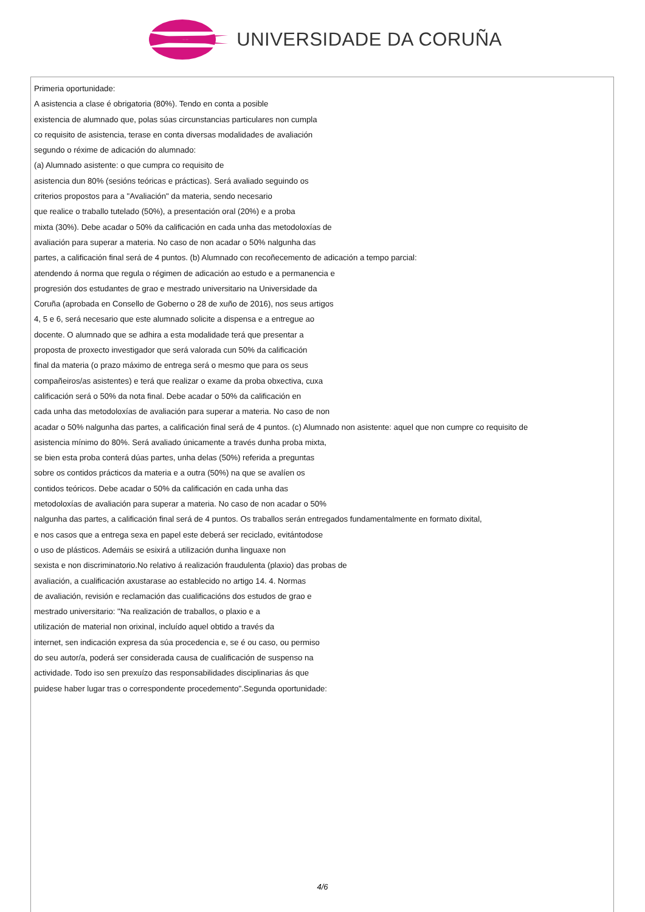UNIVERSIDADE DA CORUÑA
Primeria oportunidade:
A asistencia a clase é obrigatoria (80%). Tendo en conta a posible
existencia de alumnado que, polas súas circunstancias particulares non cumpla
co requisito de asistencia, terase en conta diversas modalidades de avaliación
segundo o réxime de adicación do alumnado:
(a) Alumnado asistente: o que cumpra co requisito de
asistencia dun 80% (sesións teóricas e prácticas). Será avaliado seguindo os
criterios propostos para a "Avaliación" da materia, sendo necesario
que realice o traballo tutelado (50%), a presentación oral (20%) e a proba
mixta (30%). Debe acadar o 50% da calificación en cada unha das metodoloxías de
avaliación para superar a materia. No caso de non acadar o 50% nalgunha das
partes, a calificación final será de 4 puntos. (b) Alumnado con recoñecemento de adicación a tempo parcial:
atendendo á norma que regula o régimen de adicación ao estudo e a permanencia e
progresión dos estudantes de grao e mestrado universitario na Universidade da
Coruña (aprobada en Consello de Goberno o 28 de xuño de 2016), nos seus artigos
4, 5 e 6, será necesario que este alumnado solicite a dispensa e a entregue ao
docente. O alumnado que se adhira a esta modalidade terá que presentar a
proposta de proxecto investigador que será valorada cun 50% da calificación
final da materia (o prazo máximo de entrega será o mesmo que para os seus
compañeiros/as asistentes) e terá que realizar o exame da proba obxectiva, cuxa
calificación será o 50% da nota final. Debe acadar o 50% da calificación en
cada unha das metodoloxías de avaliación para superar a materia. No caso de non
acadar o 50% nalgunha das partes, a calificación final será de 4 puntos. (c) Alumnado non asistente: aquel que non cumpre co requisito de
asistencia mínimo do 80%. Será avaliado únicamente a través dunha proba mixta,
se bien esta proba conterá dúas partes, unha delas (50%) referida a preguntas
sobre os contidos prácticos da materia e a outra (50%) na que se avalíen os
contidos teóricos. Debe acadar o 50% da calificación en cada unha das
metodoloxías de avaliación para superar a materia. No caso de non acadar o 50%
nalgunha das partes, a calificación final será de 4 puntos. Os traballos serán entregados fundamentalmente en formato dixital,
e nos casos que a entrega sexa en papel este deberá ser reciclado, evitántodose
o uso de plásticos. Ademáis se esixirá a utilización dunha linguaxe non
sexista e non discriminatorio.No relativo á realización fraudulenta (plaxio) das probas de
avaliación, a cualificación axustarase ao establecido no artigo 14. 4. Normas
de avaliación, revisión e reclamación das cualificacións dos estudos de grao e
mestrado universitario: "Na realización de traballos, o plaxio e a
utilización de material non orixinal, incluído aquel obtido a través da
internet, sen indicación expresa da súa procedencia e, se é ou caso, ou permiso
do seu autor/a, poderá ser considerada causa de cualificación de suspenso na
actividade. Todo iso sen prexuízo das responsabilidades disciplinarias ás que
puidese haber lugar tras o correspondente procedemento".Segunda oportunidade:
4/6